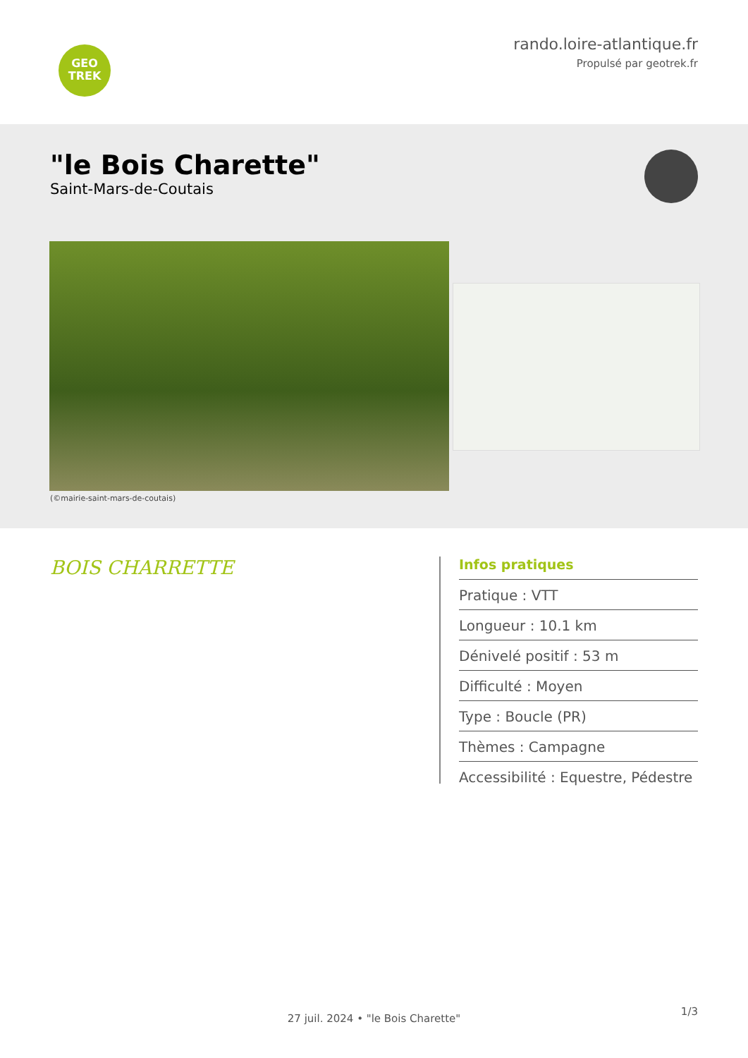GEO
TREK
rando.loire-atlantique.fr
Propulsé par geotrek.fr
"le Bois Charette"
Saint-Mars-de-Coutais
(©mairie-saint-mars-de-coutais)
BOIS CHARRETTE
Infos pratiques
Pratique : VTT
Longueur : 10.1 km
Dénivelé positif : 53 m
Difficulté : Moyen
Type : Boucle (PR)
Thèmes : Campagne
Accessibilité : Equestre, Pédestre
1/3
27 juil. 2024 • "le Bois Charette"